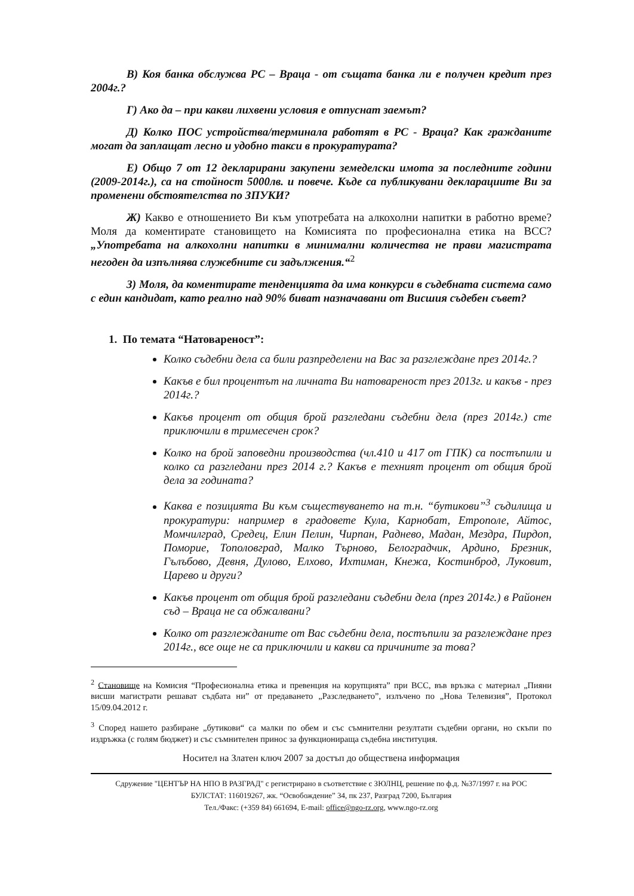В) Коя банка обслужва РС – Враца - от същата банка ли е получен кредит през 2004г.?
Г) Ако да – при какви лихвени условия е отпуснат заемът?
Д) Колко ПОС устройства/терминала работят в РС - Враца? Как гражданите могат да заплащат лесно и удобно такси в прокуратурата?
Е) Общо 7 от 12 декларирани закупени земеделски имота за последните години (2009-2014г.), са на стойност 5000лв. и повече. Къде са публикувани декларациите Ви за променени обстоятелства по ЗПУКИ?
Ж) Какво е отношението Ви към употребата на алкохолни напитки в работно време? Моля да коментирате становището на Комисията по професионална етика на ВСС? „Употребата на алкохолни напитки в минимални количества не прави магистрата негоден да изпълнява служебните си задължения.“<sup>2</sup>
З) Моля, да коментирате тенденцията да има конкурси в съдебната система само с един кандидат, като реално над 90% биват назначавани от Висшия съдебен съвет?
1. По темата “Натовареност”:
Колко съдебни дела са били разпределени на Вас за разглеждане през 2014г.?
Какъв е бил процентът на личната Ви натовареност през 2013г. и какъв - през 2014г.?
Какъв процент от общия брой разгледани съдебни дела (през 2014г.) сте приключили в тримесечен срок?
Колко на брой заповедни производства (чл.410 и 417 от ГПК) са постъпили и колко са разгледани през 2014 г.? Какъв е техният процент от общия брой дела за годината?
Каква е позицията Ви към съществуването на т.н. “бутикови”<sup>3</sup> съдилища и прокуратури: например в градовете Кула, Карнобат, Етрополе, Айтос, Момчилград, Средец, Елин Пелин, Чирпан, Раднево, Мадан, Мездра, Пирдоп, Поморие, Тополовград, Малко Търново, Белоградчик, Ардино, Брезник, Гълъбово, Девня, Дулово, Елхово, Ихтиман, Кнежа, Костинброд, Луковит, Царево и други?
Какъв процент от общия брой разгледани съдебни дела (през 2014г.) в Районен съд – Враца не са обжалвани?
Колко от разглежданите от Вас съдебни дела, постъпили за разглеждане през 2014г., все още не са приключили и какви са причините за това?
<sup>2</sup> Становище на Комисия “Професионална етика и превенция на корупцията” при ВСС, във връзка с материал „Пияни висши магистрати решават съдбата ни” от предаването „Разследването”, излъчено по „Нова Телевизия”, Протокол 15/09.04.2012 г.
<sup>3</sup> Според нашето разбиране „бутикови“ са малки по обем и със съмнителни резултати съдебни органи, но скъпи по издръжка (с голям бюджет) и със съмнителен принос за функционираща съдебна институция.
Носител на Златен ключ 2007 за достъп до обществена информация
Сдружение "ЦЕНТЪР НА НПО В РАЗГРАД" с регистрирано в съответствие с ЗЮЛНЦ, решение по ф.д. №37/1997 г. на РОС
БУЛСТАТ: 116019267, жк. “Освобождение” 34, пк 237, Разград 7200, България
Тел./Факс: (+359 84) 661694, E-mail: office@ngo-rz.org, www.ngo-rz.org